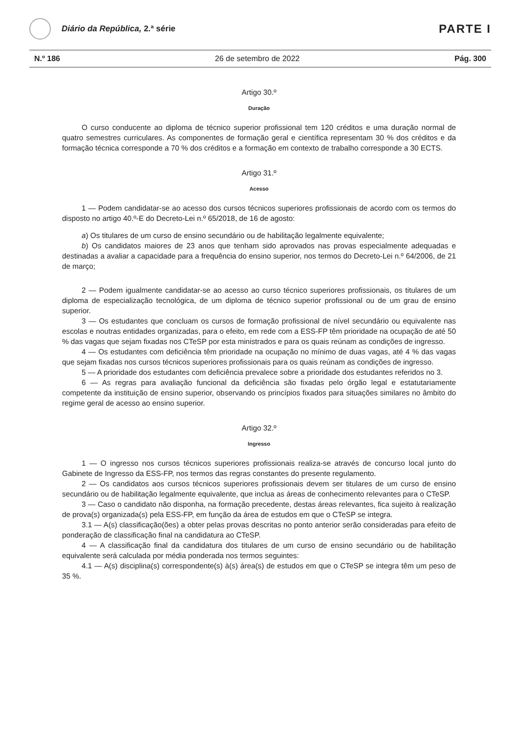Diário da República, 2.ª série
PARTE I
N.º 186 26 de setembro de 2022 Pág. 300
Artigo 30.º
Duração
O curso conducente ao diploma de técnico superior profissional tem 120 créditos e uma duração normal de quatro semestres curriculares. As componentes de formação geral e científica representam 30 % dos créditos e da formação técnica corresponde a 70 % dos créditos e a formação em contexto de trabalho corresponde a 30 ECTS.
Artigo 31.º
Acesso
1 — Podem candidatar-se ao acesso dos cursos técnicos superiores profissionais de acordo com os termos do disposto no artigo 40.º-E do Decreto-Lei n.º 65/2018, de 16 de agosto:
a) Os titulares de um curso de ensino secundário ou de habilitação legalmente equivalente;
b) Os candidatos maiores de 23 anos que tenham sido aprovados nas provas especialmente adequadas e destinadas a avaliar a capacidade para a frequência do ensino superior, nos termos do Decreto-Lei n.º 64/2006, de 21 de março;
2 — Podem igualmente candidatar-se ao acesso ao curso técnico superiores profissionais, os titulares de um diploma de especialização tecnológica, de um diploma de técnico superior profissional ou de um grau de ensino superior.
3 — Os estudantes que concluam os cursos de formação profissional de nível secundário ou equivalente nas escolas e noutras entidades organizadas, para o efeito, em rede com a ESS-FP têm prioridade na ocupação de até 50 % das vagas que sejam fixadas nos CTeSP por esta ministrados e para os quais reúnam as condições de ingresso.
4 — Os estudantes com deficiência têm prioridade na ocupação no mínimo de duas vagas, até 4 % das vagas que sejam fixadas nos cursos técnicos superiores profissionais para os quais reúnam as condições de ingresso.
5 — A prioridade dos estudantes com deficiência prevalece sobre a prioridade dos estudantes referidos no 3.
6 — As regras para avaliação funcional da deficiência são fixadas pelo órgão legal e estatutariamente competente da instituição de ensino superior, observando os princípios fixados para situações similares no âmbito do regime geral de acesso ao ensino superior.
Artigo 32.º
Ingresso
1 — O ingresso nos cursos técnicos superiores profissionais realiza-se através de concurso local junto do Gabinete de Ingresso da ESS-FP, nos termos das regras constantes do presente regulamento.
2 — Os candidatos aos cursos técnicos superiores profissionais devem ser titulares de um curso de ensino secundário ou de habilitação legalmente equivalente, que inclua as áreas de conhecimento relevantes para o CTeSP.
3 — Caso o candidato não disponha, na formação precedente, destas áreas relevantes, fica sujeito à realização de prova(s) organizada(s) pela ESS-FP, em função da área de estudos em que o CTeSP se integra.
3.1 — A(s) classificação(ões) a obter pelas provas descritas no ponto anterior serão consideradas para efeito de ponderação de classificação final na candidatura ao CTeSP.
4 — A classificação final da candidatura dos titulares de um curso de ensino secundário ou de habilitação equivalente será calculada por média ponderada nos termos seguintes:
4.1 — A(s) disciplina(s) correspondente(s) à(s) área(s) de estudos em que o CTeSP se integra têm um peso de 35 %.